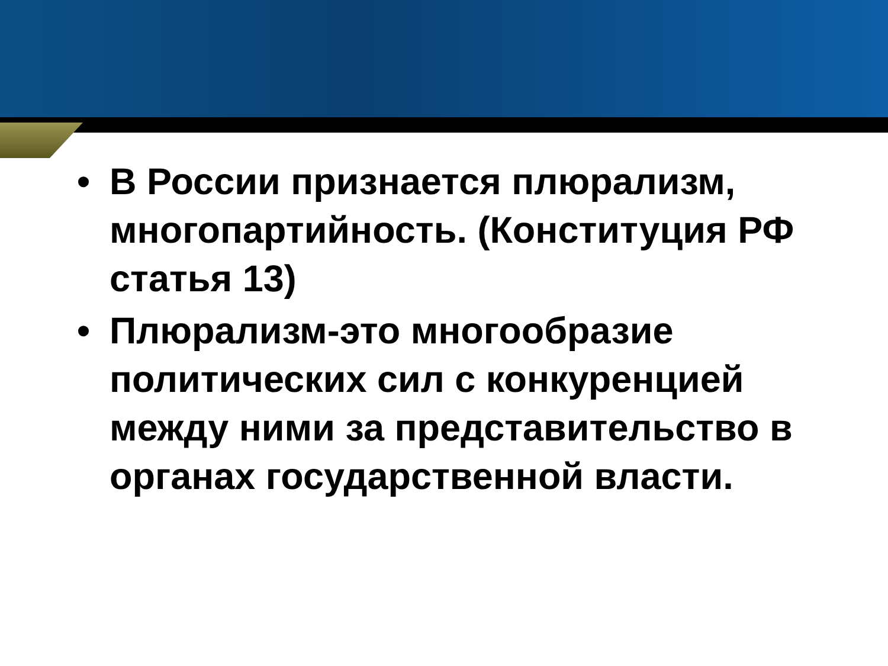• В России признается плюрализм, многопартийность. (Конституция РФ статья 13)
• Плюрализм-это многообразие политических сил с конкуренцией между ними за представительство в органах государственной власти.